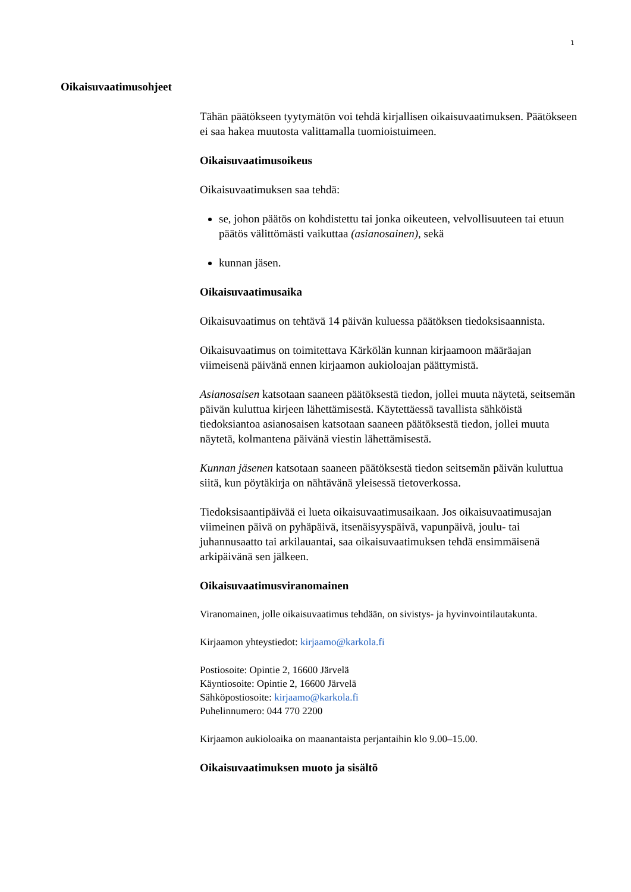1
Oikaisuvaatimusohjeet
Tähän päätökseen tyytymätön voi tehdä kirjallisen oikaisuvaatimuksen. Päätökseen ei saa hakea muutosta valittamalla tuomioistuimeen.
Oikaisuvaatimusoikeus
Oikaisuvaatimuksen saa tehdä:
se, johon päätös on kohdistettu tai jonka oikeuteen, velvollisuuteen tai etuun päätös välittömästi vaikuttaa (asianosainen), sekä
kunnan jäsen.
Oikaisuvaatimusaika
Oikaisuvaatimus on tehtävä 14 päivän kuluessa päätöksen tiedoksisaannista.
Oikaisuvaatimus on toimitettava Kärkölän kunnan kirjaamoon määräajan viimeisenä päivänä ennen kirjaamon aukioloajan päättymistä.
Asianosaisen katsotaan saaneen päätöksestä tiedon, jollei muuta näytetä, seitsemän päivän kuluttua kirjeen lähettämisestä. Käytettäessä tavallista sähköistä tiedoksiantoa asianosaisen katsotaan saaneen päätöksestä tiedon, jollei muuta näytetä, kolmantena päivänä viestin lähettämisestä.
Kunnan jäsenen katsotaan saaneen päätöksestä tiedon seitsemän päivän kuluttua siitä, kun pöytäkirja on nähtävänä yleisessä tietoverkossa.
Tiedoksisaantipäivää ei lueta oikaisuvaatimusaikaan. Jos oikaisuvaatimusajan viimeinen päivä on pyhäpäivä, itsenäisyyspäivä, vapunpäivä, joulu- tai juhannusaatto tai arkilauantai, saa oikaisuvaatimuksen tehdä ensimmäisenä arkipäivänä sen jälkeen.
Oikaisuvaatimusviranomainen
Viranomainen, jolle oikaisuvaatimus tehdään, on sivistys- ja hyvinvointilautakunta.
Kirjaamon yhteystiedot: kirjaamo@karkola.fi
Postiosoite: Opintie 2, 16600 Järvelä
Käyntiosoite: Opintie 2, 16600 Järvelä
Sähköpostiosoite: kirjaamo@karkola.fi
Puhelinnumero: 044 770 2200
Kirjaamon aukioloaika on maanantaista perjantaihin klo 9.00–15.00.
Oikaisuvaatimuksen muoto ja sisältö